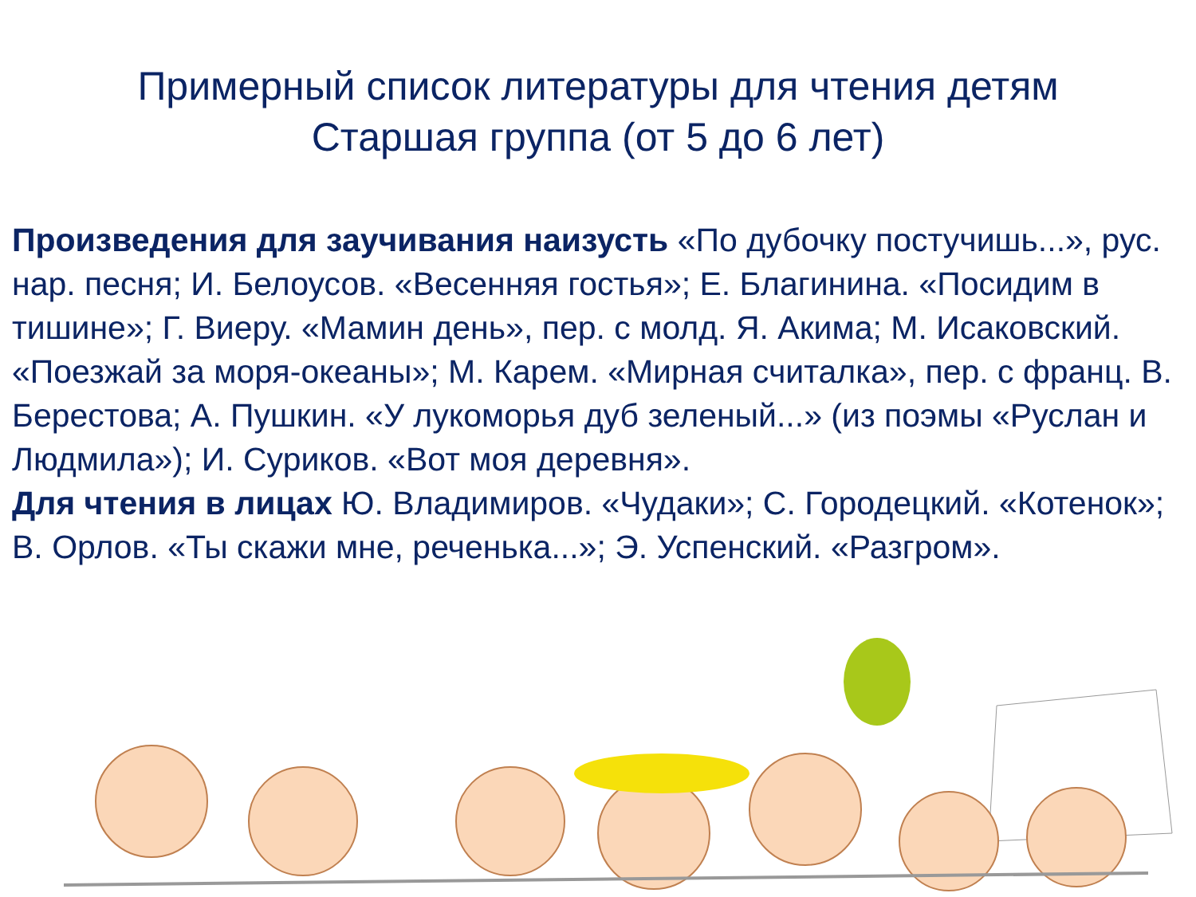Примерный список литературы для чтения детям
Старшая группа (от 5 до 6 лет)
Произведения для заучивания наизусть «По дубочку постучишь...», рус. нар. песня; И. Белоусов. «Весенняя гостья»; Е. Благинина. «Посидим в тишине»; Г. Виеру. «Мамин день», пер. с молд. Я. Акима; М. Исаковский. «Поезжай за моря-океаны»; М. Карем. «Мирная считалка», пер. с франц. В. Берестова; А. Пушкин. «У лукоморья дуб зеленый...» (из поэмы «Руслан и Людмила»); И. Суриков. «Вот моя деревня».
Для чтения в лицах Ю. Владимиров. «Чудаки»; С. Городецкий. «Котенок»; В. Орлов. «Ты скажи мне, реченька...»; Э. Успенский. «Разгром».